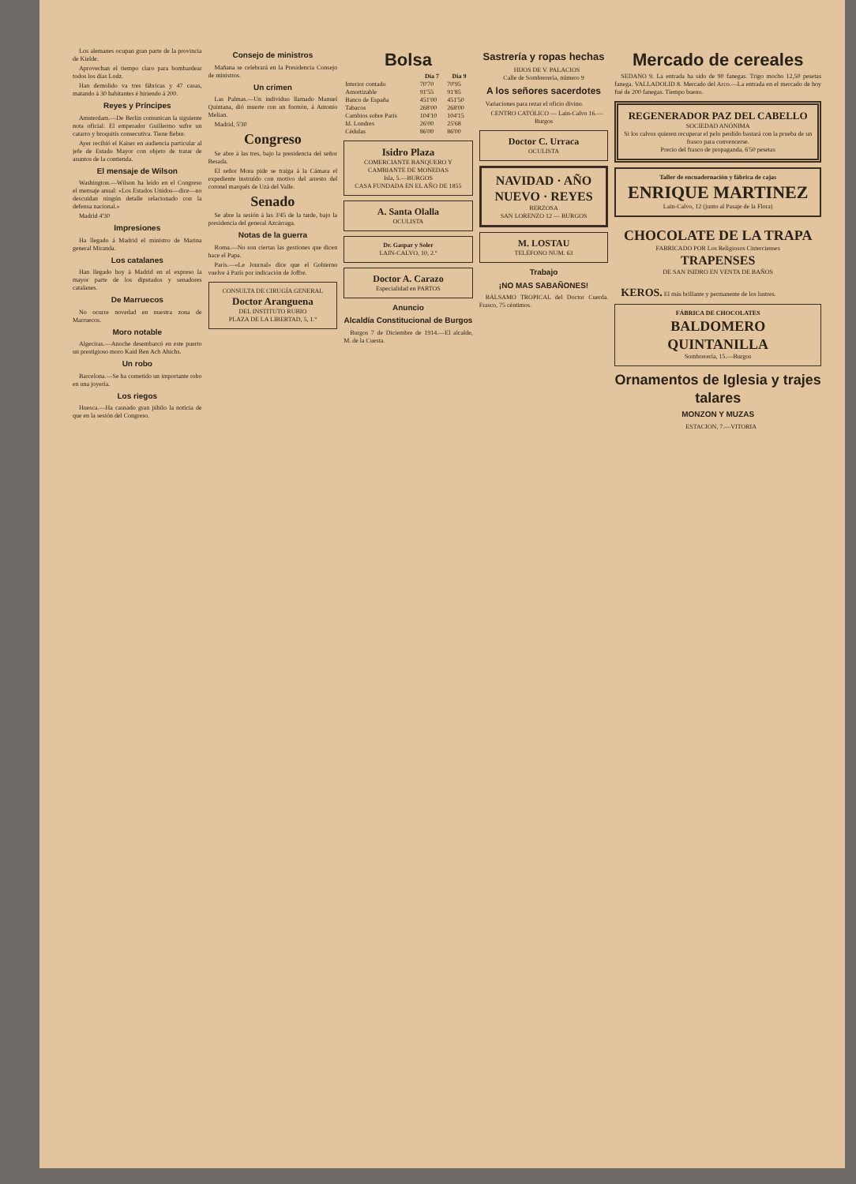Los alemanes ocupan gran parte de la provincia de Kielde.
Aprovechan el tiempo claro para bombardear todos los días Lodz.
Han demolido va tres fábricas y 47 casas, matando á 30 habitantes é hiriendo á 200.
Reyes y Príncipes
Amsterdam.—De Berlín comunican la siguiente nota oficial: El emperador Guillermo sufre un catarro y broquitis consecutiva. Tiene fiebre.
Ayer recibió el Kaiser en audiencia particular al jefe de Estado Mayor con objeto de tratar de asuntos de la contienda.
El mensaje de Wilson
Washington.—Wilson ha leído en el Congreso el mensaje anual: «Los Estados Unidos—dice—no descuidan ningún detalle relacionado con la defensa nacional.»
Madrid 4'30
Impresiones
Ha llegado á Madrid el ministro de Marina general Miranda.
Los catalanes
Han llegado hoy á Madrid en el expreso la mayor parte de los diputados y senadores catalanes.
De Marruecos
No ocurre novedad en nuestra zona de Marruecos.
Moro notable
Algeciras.—Anoche desembarcó en este puerto un prestigioso moro Kaid Ben Ach Ahichs.
Un robo
Barcelona.—Se ha cometido un importante robo en una joyería.
Los riegos
Huesca.—Ha causado gran júbilo la noticia de que en la sesión del Congreso.
Consejo de ministros
Mañana se celebrará en la Presidencia Consejo de ministros.
Un crimen
Las Palmas.—Un individuo llamado Manuel Quintana, dió muerte con un formón, á Antonio Melian.
Madrid, 5'30
Congreso
Se abre á las tres, bajo la presidencia del señor Besada.
El señor Mora pide se traiga á la Cámara el expediente instruído con motivo del arresto del coronel marqués de Uzá del Valle.
Senado
Se abre la sesión á las 3'45 de la tarde, bajo la presidencia del general Azcárraga.
Notas de la guerra
Roma.—No son ciertas las gestiones que dicen hace el Papa.
París.—«Le Journal» dice que el Gobierno vuelve á París por indicación de Joffre.
CONSULTA DE CIRUGÍA GENERAL
Doctor Aranguena
DEL INSTITUTO RUBIO
PLAZA DE LA LIBERTAD, 5, 1.º
Bolsa
| | Día 7 | Día 9 |
| --- | --- | --- |
| Interior contado | 70'70 | 70'95 |
| Amortizable | 91'55 | 91'85 |
| Banco de España | 451'00 | 451'50 |
| Tabacos | 268'00 | 268'00 |
| Cambios sobre París | 104'10 | 104'15 |
| Id. Londres | 26'00 | 25'68 |
| Cédulas | 86'00 | 86'00 |
Isidro Plaza
COMERCIANTE BANQUERO Y CAMBIANTE DE MONEDAS
Isla, 5.—BURGOS
CASA FUNDADA EN EL AÑO DE 1855
A. Santa Olalla
OCULISTA
Dr. Gaspar y Soler
LAIN-CALVO, 10, 2.º
Doctor A. Carazo
Especialidad en PARTOS
Anuncio
Alcaldía Constitucional de Burgos
Burgos 7 de Diciembre de 1914.—El alcalde, M. de la Cuesta.
Sastrería y ropas hechas
HIJOS DE V. PALACIOS
Calle de Sombrerería, número 9
A los señores sacerdotes
Variaciones para rezar el oficio divino.
CENTRO CATÓLICO — Lain-Calvo 16.—Burgos
Doctor C. Urraca
OCULISTA
NAVIDAD · AÑO NUEVO · REYES
BERZOSA
SAN LORENZO 12 — BURGOS
M. LOSTAU
TELÉFONO NUM. 63
Trabajo
¡NO MAS SABAÑONES!
BÁLSAMO TROPICAL del Doctor Cuerda. Frasco, 75 céntimos.
Mercado de cereales
SEDANO 9. La entrada ha sido de 90 fanegas. Trigo mocho 12,50 pesetas fanega. VALLADOLID 8. Mercado del Arco.—La entrada en el mercado de hoy fué de 200 fanegas. Tiempo bueno.
REGENERADOR PAZ DEL CABELLO
SOCIEDAD ANÓNIMA
Si los calvos quieren recuperar el pelo perdido bastará con la prueba de un frasco para convencerse.
Precio del frasco de propaganda, 6'50 pesetas
Taller de encuadernación y fábrica de cajas
ENRIQUE MARTINEZ
Lain-Calvo, 12 (junto al Pasaje de la Flora)
CHOCOLATE DE LA TRAPA
FABRICADO POR Los Religiosos Cistercienses
TRAPENSES
DE SAN ISIDRO EN VENTA DE BAÑOS
KEROS. El más brillante y permanente de los lustres.
FÁBRICA DE CHOCOLATES
BALDOMERO QUINTANILLA
Sombrerería, 15.—Burgos
Ornamentos de Iglesia y trajes talares
MONZON Y MUZAS
ESTACION, 7.—VITORIA